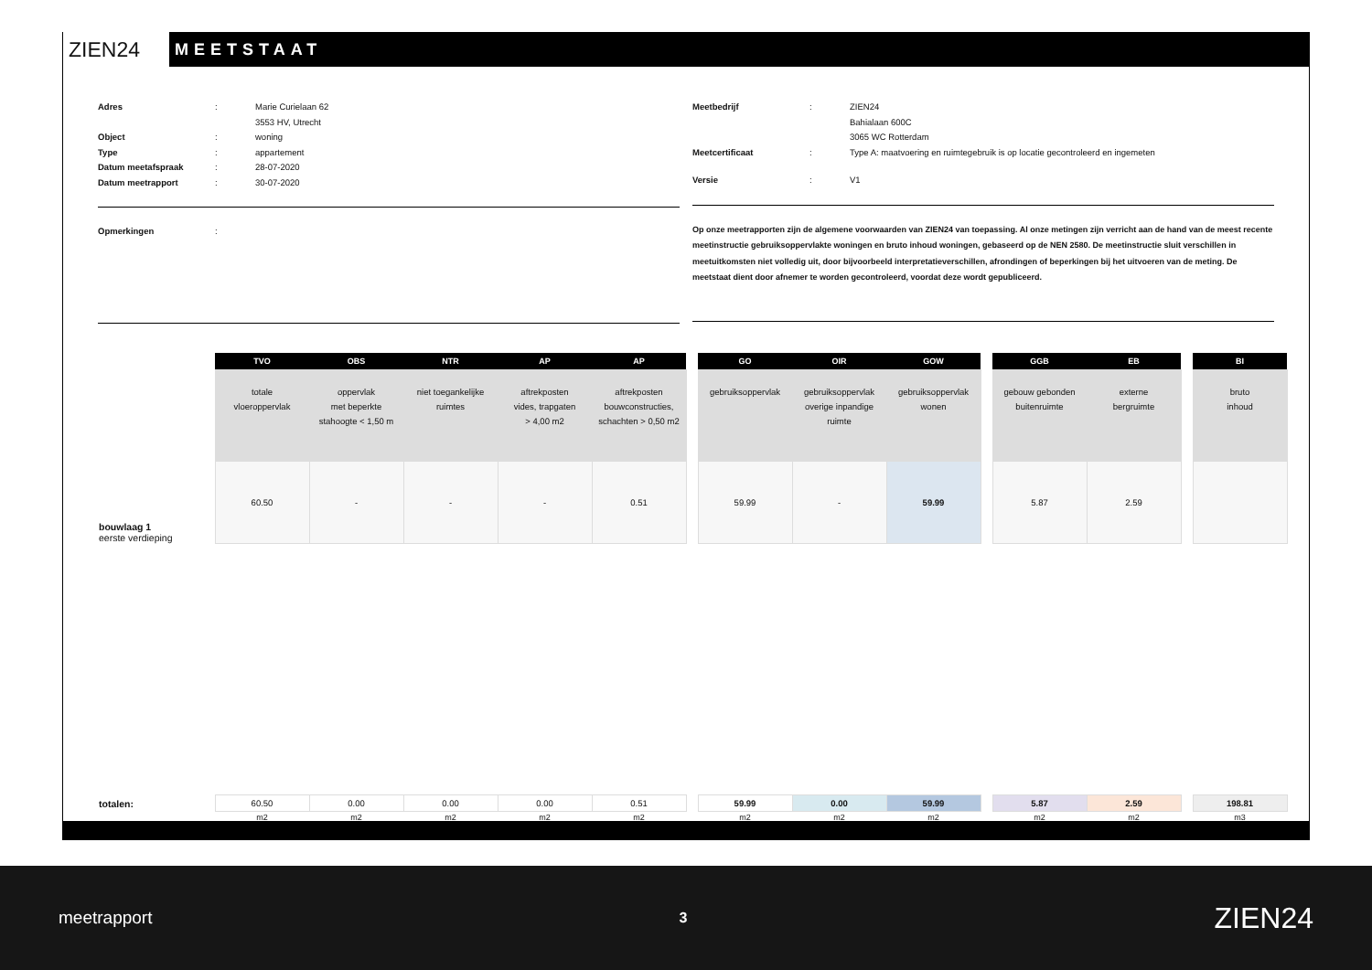ZIEN24
MEETSTAAT
Adres: Marie Curielaan 62
3553 HV, Utrecht
Object: woning
Type: appartement
Datum meetafspraak: 28-07-2020
Datum meetrapport: 30-07-2020
Opmerkingen:
Meetbedrijf: ZIEN24
Bahialaan 600C
3065 WC Rotterdam
Meetcertificaat: Type A: maatvoering en ruimtegebruik is op locatie gecontroleerd en ingemeten
Versie: V1
Op onze meetrapporten zijn de algemene voorwaarden van ZIEN24 van toepassing. Al onze metingen zijn verricht aan de hand van de meest recente meetinstructie gebruiksoppervlakte woningen en bruto inhoud woningen, gebaseerd op de NEN 2580. De meetinstructie sluit verschillen in meetuitkomsten niet volledig uit, door bijvoorbeeld interpretatieverschillen, afrondingen of beperkingen bij het uitvoeren van de meting. De meetstaat dient door afnemer te worden gecontroleerd, voordat deze wordt gepubliceerd.
| | TVO | OBS | NTR | AP | AP | | GO | OIR | GOW | | GGB | EB | | BI |
| --- | --- | --- | --- | --- | --- | --- | --- | --- | --- | --- | --- | --- | --- | --- |
| | totale vloeroppervlak | oppervlak met beperkte stahoogte < 1,50 m | niet toegankelijke ruimtes | aftrekposten vides, trapgaten > 4,00 m2 | aftrekposten bouwconstructies, schachten > 0,50 m2 | | gebruiksoppervlak | gebruiksoppervlak overige inpandige ruimte | gebruiksoppervlak wonen | | gebouw gebonden buitenruimte | externe bergruimte | | bruto inhoud |
| bouwlaag 1 eerste verdieping | 60.50 | - | - | - | 0.51 | | 59.99 | - | 59.99 | | 5.87 | 2.59 | | |
| totalen: | 60.50 | 0.00 | 0.00 | 0.00 | 0.51 | | 59.99 | 0.00 | 59.99 | | 5.87 | 2.59 | | 198.81 |
| | m2 | m2 | m2 | m2 | m2 | | m2 | m2 | m2 | | m2 | m2 | | m3 |
meetrapport 3 ZIEN24